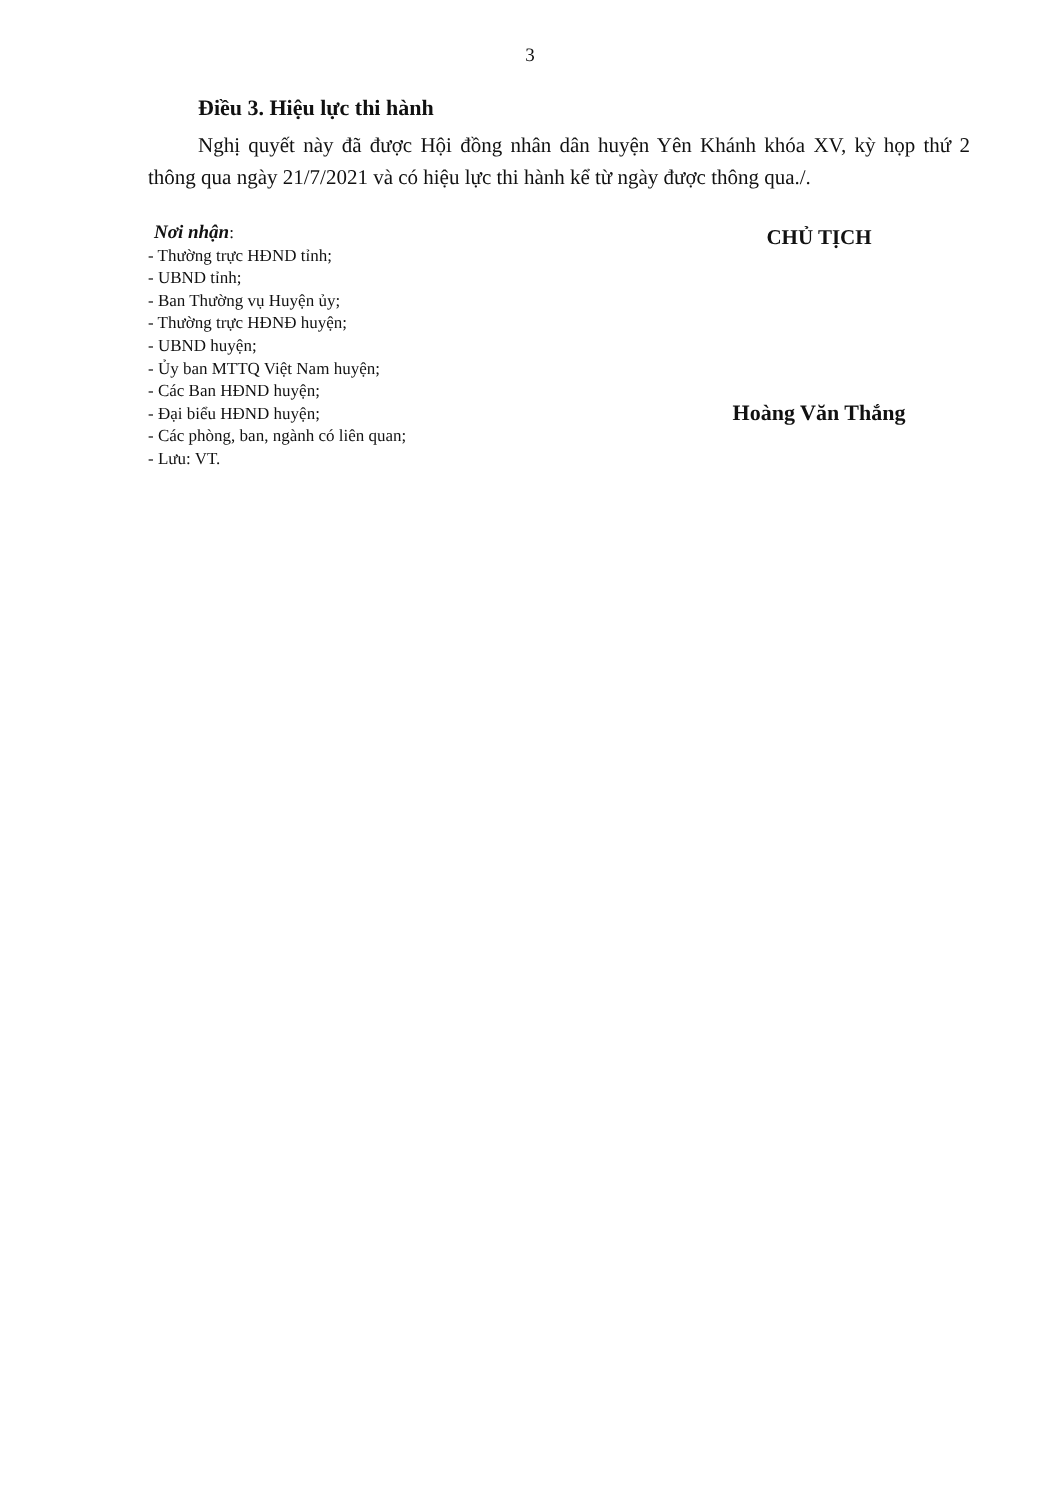3
Điều 3. Hiệu lực thi hành
Nghị quyết này đã được Hội đồng nhân dân huyện Yên Khánh khóa XV, kỳ họp thứ 2 thông qua ngày 21/7/2021 và có hiệu lực thi hành kể từ ngày được thông qua./.
Nơi nhận:
- Thường trực HĐND tỉnh;
- UBND tỉnh;
- Ban Thường vụ Huyện ủy;
- Thường trực HĐNĐ huyện;
- UBND huyện;
- Ủy ban MTTQ Việt Nam huyện;
- Các Ban HĐND huyện;
- Đại biểu HĐND huyện;
- Các phòng, ban, ngành có liên quan;
- Lưu: VT.
CHỦ TỊCH
Hoàng Văn Thắng